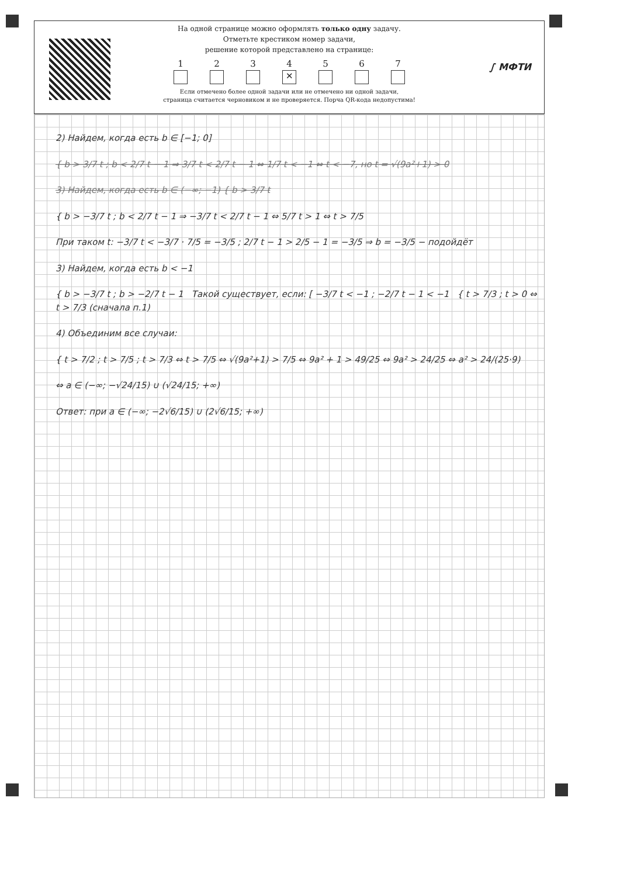На одной странице можно оформлять только одну задачу.
Отметьте крестиком номер задачи,
решение которой представлено на странице:
1 2 3 4
✕
5 6 7
Если отмечено более одной задачи или не отмечено ни одной задачи,
страница считается черновиком и не проверяется. Порча QR-кода недопустима!
∫ МФТИ
2) Найдем, когда есть b ∈ [−1; 0]
{ b > 3/7 t ; b < 2/7 t − 1 ⇒ 3/7 t < 2/7 t − 1 ⇔ 1/7 t < −1 ⇔ t < −7, но t = √(9a²+1) > 0
3) Найдем, когда есть b ∈ (−∞; −1) { b > 3/7 t
{ b > −3/7 t ; b < 2/7 t − 1 ⇒ −3/7 t < 2/7 t − 1 ⇔ 5/7 t > 1 ⇔ t > 7/5
При таком t: −3/7 t < −3/7 · 7/5 = −3/5 ; 2/7 t − 1 > 2/5 − 1 = −3/5 ⇒ b = −3/5 − подойдёт
3) Найдем, когда есть b < −1
{ b > −3/7 t ; b > −2/7 t − 1 Такой существует, если: [ −3/7 t < −1 ; −2/7 t − 1 < −1 { t > 7/3 ; t > 0 ⇔ t > 7/3 (сначала п.1)
4) Объединим все случаи:
{ t > 7/2 ; t > 7/5 ; t > 7/3 ⇔ t > 7/5 ⇔ √(9a²+1) > 7/5 ⇔ 9a² + 1 > 49/25 ⇔ 9a² > 24/25 ⇔ a² > 24/(25·9)
⇔ a ∈ (−∞; −√24/15) ∪ (√24/15; +∞)
Ответ: при a ∈ (−∞; −2√6/15) ∪ (2√6/15; +∞)